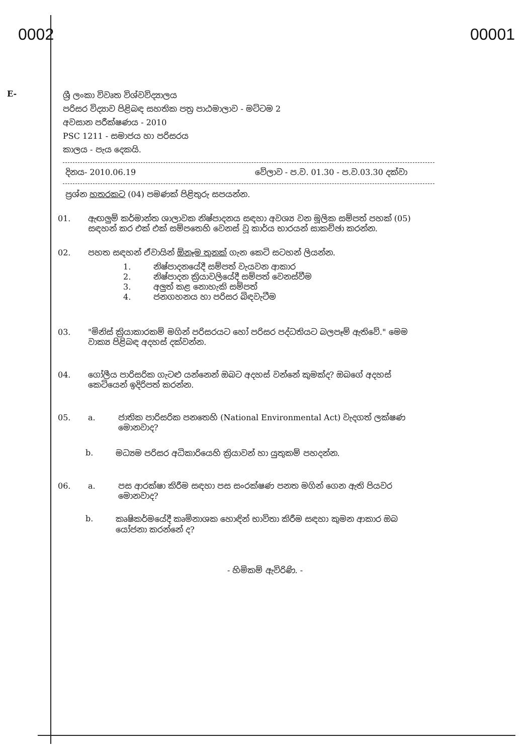0002 00001
E-
ශ්‍රී ලංකා විවෘත විශ්වවිද්‍යාලය
පරිසර විද්‍යාව පිළිබඳ සහතික පත්‍ර පාඨමාලාව - මට්ටම 2
අවසාන පරීක්ෂණය - 2010
PSC 1211 - සමාජය හා පරිසරය
කාලය - පැය දෙකයි.
දිනය- 2010.06.19 වේලාව - ප.ව. 01.30 - ප.ව.03.30 දක්වා
ප්‍රශ්න හතරකට (04) පමණක් පිළිතුරු සපයන්න.
01. ඇඟලුම් කර්මාන්ත ශාලාවක නිෂ්පාදනය සඳහා අවශ්‍ය වන මූලික සම්පත් පහක් (05) සඳහන් කර එක් එක් සම්පතෙහි වෙනස් වූ කාර්ය භාරයන් සාකච්ඡා කරන්න.
02. පහත සඳහන් ඒවායින් ඕනෑම තුනක් ගැන කෙටි සටහන් ලියන්න.
1. නිෂ්පාදනයේදී සම්පත් වැයවන ආකාර
2. නිෂ්පාදන ක්‍රියාවලියේදී සම්පත් වෙනස්වීම
3. අලුත් කළ නොහැකි සම්පත්
4. ජනගහනය හා පරිසර බිඳවැටීම
03. "මිනිස් ක්‍රියාකාරකම් මගින් පරිසරයට හෝ පරිසර පද්ධතියට බලපෑම් ඇතිවේ." මෙම වාක්‍ය පිළිබඳ අදහස් දක්වන්න.
04. ගෝලීය පාරිසරික ගැටළු යන්නෙන් ඔබට අදහස් වන්නේ කුමක්ද? ඔබගේ අදහස් කෙටියෙන් ඉදිරිපත් කරන්න.
05. a. ජාතික පාරිසරික පනතෙහි (National Environmental Act) වැදගත් ලක්ෂණ මොනවාද?
b. මධ්‍යම පරිසර අධිකාරියෙහි ක්‍රියාවන් හා යුතුකම් පහදන්න.
06. a. පස ආරක්ෂා කිරීම සඳහා පස සංරක්ෂණ පනත මගින් ගෙන ඇති පියවර මොනවාද?
b. කෘෂිකර්මයේදී කෘමිනාශක හොඳින් භාවිතා කිරීම සඳහා කුමන ආකාර ඔබ යෝජනා කරන්නේ ද?
- හිමිකම් ඇවිරිණි. -